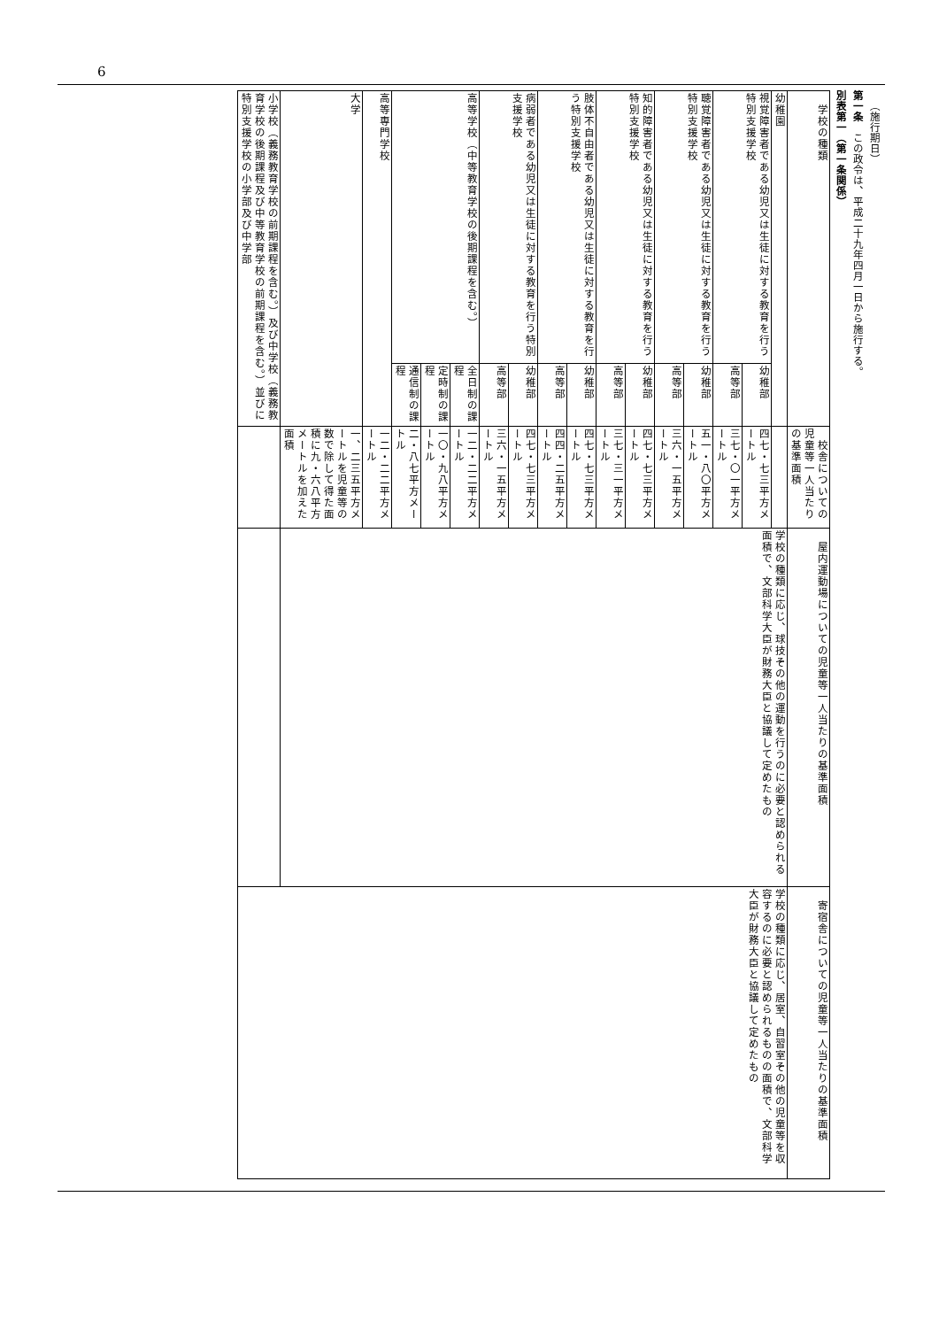6
 （施行期日）
第一条　この政令は、平成二十九年四月一日から施行する。
別表第一（第一条関係）
| 学校の種類 | | 校舎についての児童等一人当たりの基準面積 | 屋内運動場についての児童等一人当たりの基準面積 | 寄宿舎についての児童等一人当たりの基準面積 |
| 幼稚園 | | | 学校の種類に応じ、球技その他の運動を行うのに必要と認められる面積で、文部科学大臣が財務大臣と協議して定めたもの | 学校の種類に応じ、居室、自習室その他の児童等を収容するのに必要と認められるものの面積で、文部科学大臣が財務大臣と協議して定めたもの |
| 視覚障害者である幼児又は生徒に対する教育を行う特別支援学校 | 幼稚部 | 四七・七三平方メートル | | |
| | 高等部 | 三七・〇一平方メートル | | |
| 聴覚障害者である幼児又は生徒に対する教育を行う特別支援学校 | 幼稚部 | 五一・八〇平方メートル | | |
| | 高等部 | 三六・一五平方メートル | | |
| 知的障害者である幼児又は生徒に対する教育を行う特別支援学校 | 幼稚部 | 四七・七三平方メートル | | |
| | 高等部 | 三七・三一平方メートル | | |
| 肢体不自由者である幼児又は生徒に対する教育を行う特別支援学校 | 幼稚部 | 四七・七三平方メートル | | |
| | 高等部 | 四四・二五平方メートル | | |
| 病弱者である幼児又は生徒に対する教育を行う特別支援学校 | 幼稚部 | 四七・七三平方メートル | | |
| | 高等部 | 三六・一五平方メートル | | |
| 高等学校（中等教育学校の後期課程を含む。） | 全日制の課程 | 一二・二二平方メートル | | |
| | 定時制の課程 | 一〇・九八平方メートル | | |
| | 通信制の課程 | 二・八七平方メートル | | |
| 高等専門学校 | | 一二・二二平方メートル | | |
| 大学 | | 一、二三五平方メートルを児童等の数で除して得た面積に九・六八平方メートルを加えた面積 | | |
| 小学校（義務教育学校の前期課程を含む。）及び中学校（義務教育学校の後期課程及び中等教育学校の前期課程を含む。）並びに特別支援学校の小学部及び中学部 | | | | |